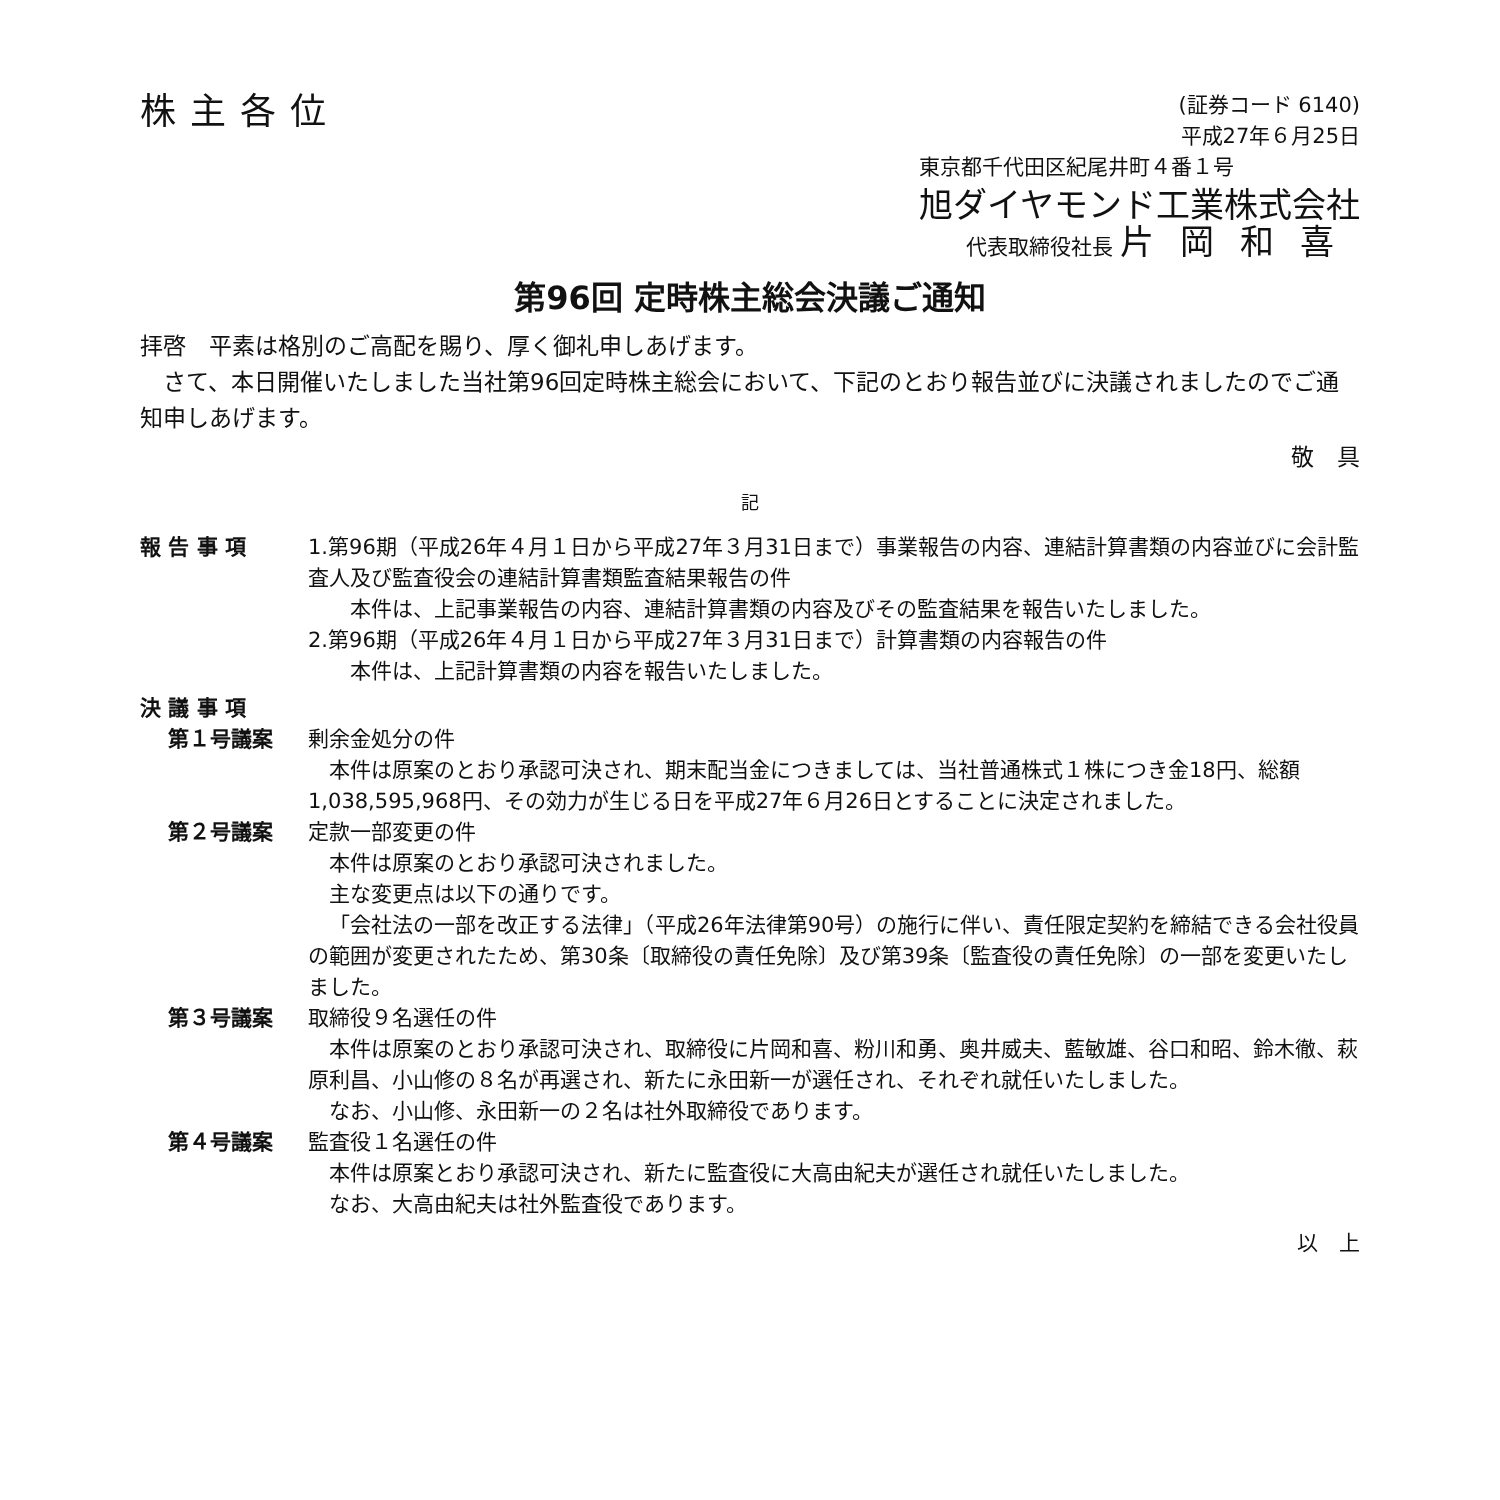株主各位
(証券コード 6140)
平成27年６月25日
東京都千代田区紀尾井町４番１号
旭ダイヤモンド工業株式会社
代表取締役社長 片岡和喜
第96回 定時株主総会決議ご通知
拝啓　平素は格別のご高配を賜り、厚く御礼申しあげます。
　さて、本日開催いたしました当社第96回定時株主総会において、下記のとおり報告並びに決議されましたのでご通知申しあげます。
敬　具
記
報 告 事 項 1.第96期（平成26年４月１日から平成27年３月31日まで）事業報告の内容、連結計算書類の内容並びに会計監査人及び監査役会の連結計算書類監査結果報告の件
　　本件は、上記事業報告の内容、連結計算書類の内容及びその監査結果を報告いたしました。
2.第96期（平成26年４月１日から平成27年３月31日まで）計算書類の内容報告の件
　　本件は、上記計算書類の内容を報告いたしました。
決 議 事 項
第１号議案 剰余金処分の件
本件は原案のとおり承認可決され、期末配当金につきましては、当社普通株式１株につき金18円、総額1,038,595,968円、その効力が生じる日を平成27年６月26日とすることに決定されました。
第２号議案 定款一部変更の件
本件は原案のとおり承認可決されました。
主な変更点は以下の通りです。
「会社法の一部を改正する法律」（平成26年法律第90号）の施行に伴い、責任限定契約を締結できる会社役員の範囲が変更されたため、第30条〔取締役の責任免除〕及び第39条〔監査役の責任免除〕の一部を変更いたしました。
第３号議案 取締役９名選任の件
本件は原案のとおり承認可決され、取締役に片岡和喜、粉川和勇、奥井威夫、藍敏雄、谷口和昭、鈴木徹、萩原利昌、小山修の８名が再選され、新たに永田新一が選任され、それぞれ就任いたしました。
なお、小山修、永田新一の２名は社外取締役であります。
第４号議案 監査役１名選任の件
本件は原案とおり承認可決され、新たに監査役に大高由紀夫が選任され就任いたしました。
なお、大高由紀夫は社外監査役であります。
以　上